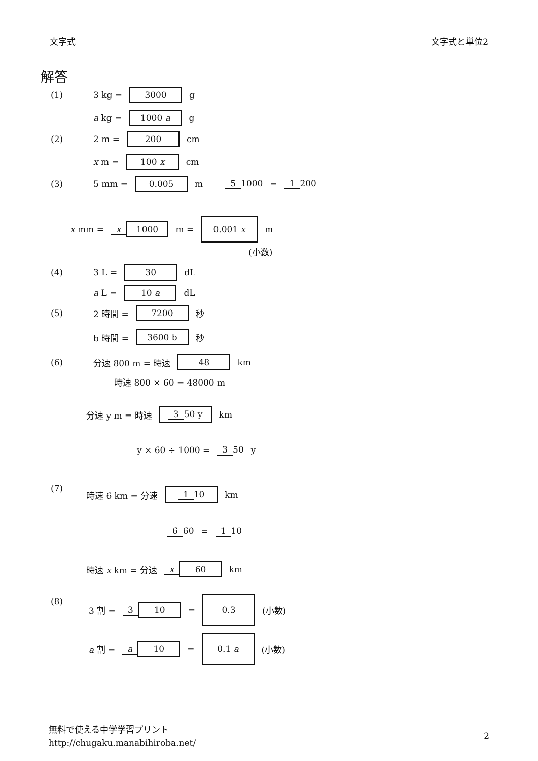文字式 文字式と単位2
解答
(1) 3 kg = 3000 g
a kg = 1000 a g
(2) 2 m = 200 cm
x m = 100 x cm
(3) 5 mm = 0.005 m 5 1000 = 1 200
x mm = x 1000 m = 0.001 x m
(小数)
(4) 3 L = 30 dL
a L = 10 a dL
(5) 2 時間 = 7200 秒
b 時間 = 3600 b 秒
(6) 分速 800 m = 時速 48 km
時速 800 × 60 = 48000 m
分速 y m = 時速 3 50 y km
y × 60 ÷ 1000 = 3 50 y
(7)
時速 6 km = 分速 1 10 km
6 60 = 1 10
時速 x km = 分速 x 60 km
(8)
3 割 = 3 10 = 0.3 (小数)
a 割 = a 10 = 0.1 a (小数)
無料で使える中学学習プリント
http://chugaku.manabihiroba.net/
2